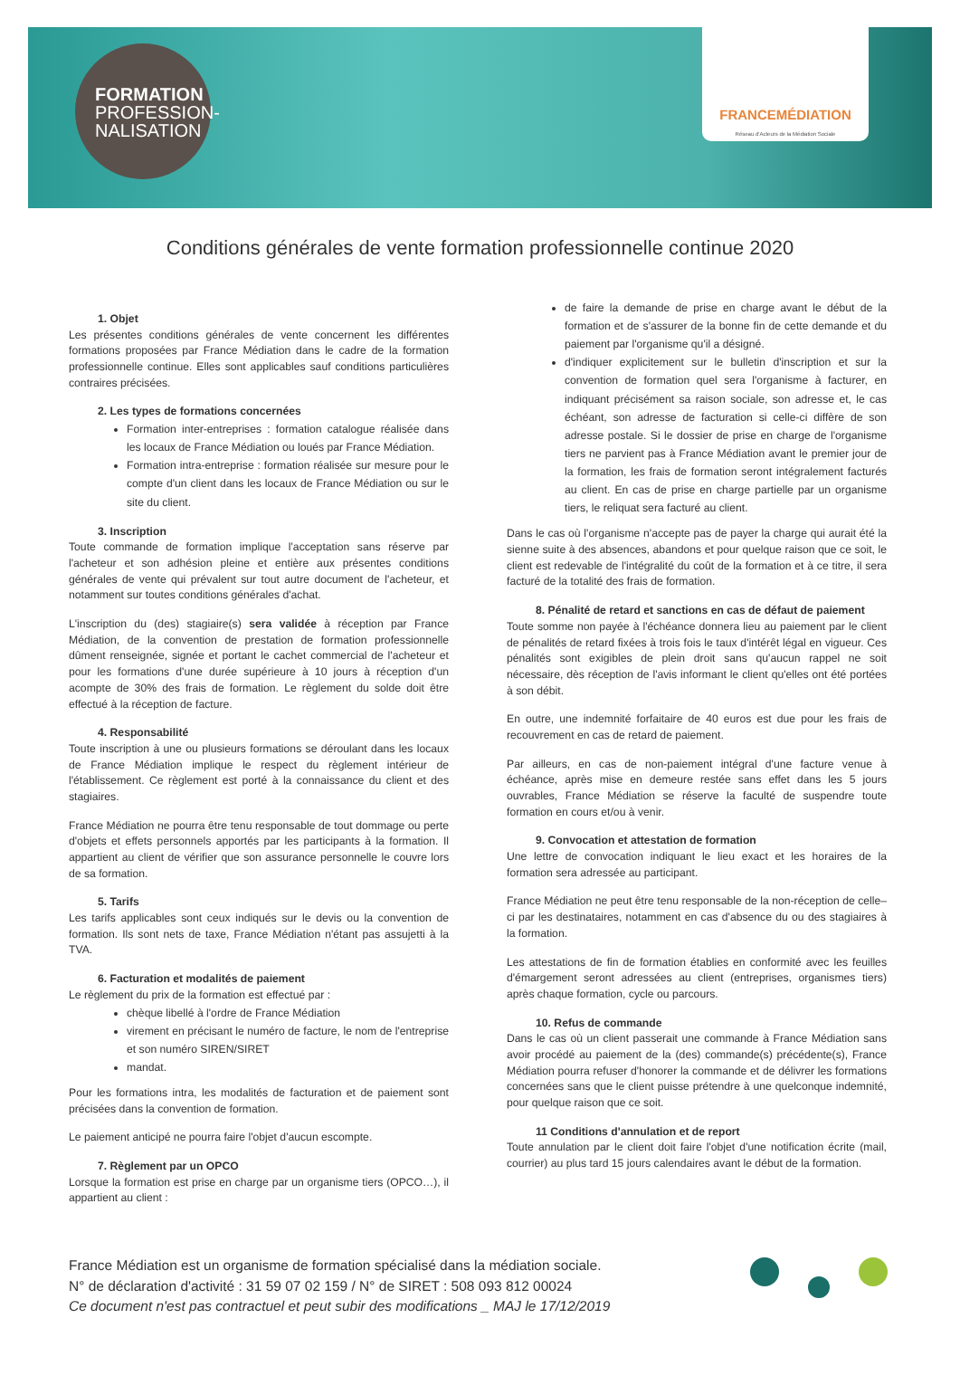FORMATION
PROFESSION-
NALISATION
FRANCEMÉDIATION
Réseau d'Acteurs de la Médiation Sociale
Conditions générales de vente formation professionnelle continue 2020
1. Objet
Les présentes conditions générales de vente concernent les différentes formations proposées par France Médiation dans le cadre de la formation professionnelle continue. Elles sont applicables sauf conditions particulières contraires précisées.
2. Les types de formations concernées
Formation inter-entreprises : formation catalogue réalisée dans les locaux de France Médiation ou loués par France Médiation.
Formation intra-entreprise : formation réalisée sur mesure pour le compte d'un client dans les locaux de France Médiation ou sur le site du client.
3. Inscription
Toute commande de formation implique l'acceptation sans réserve par l'acheteur et son adhésion pleine et entière aux présentes conditions générales de vente qui prévalent sur tout autre document de l'acheteur, et notamment sur toutes conditions générales d'achat.
L'inscription du (des) stagiaire(s) sera validée à réception par France Médiation, de la convention de prestation de formation professionnelle dûment renseignée, signée et portant le cachet commercial de l'acheteur et pour les formations d'une durée supérieure à 10 jours à réception d'un acompte de 30% des frais de formation. Le règlement du solde doit être effectué à la réception de facture.
4. Responsabilité
Toute inscription à une ou plusieurs formations se déroulant dans les locaux de France Médiation implique le respect du règlement intérieur de l'établissement. Ce règlement est porté à la connaissance du client et des stagiaires.
France Médiation ne pourra être tenu responsable de tout dommage ou perte d'objets et effets personnels apportés par les participants à la formation. Il appartient au client de vérifier que son assurance personnelle le couvre lors de sa formation.
5. Tarifs
Les tarifs applicables sont ceux indiqués sur le devis ou la convention de formation. Ils sont nets de taxe, France Médiation n'étant pas assujetti à la TVA.
6. Facturation et modalités de paiement
Le règlement du prix de la formation est effectué par :
chèque libellé à l'ordre de France Médiation
virement en précisant le numéro de facture, le nom de l'entreprise et son numéro SIREN/SIRET
mandat.
Pour les formations intra, les modalités de facturation et de paiement sont précisées dans la convention de formation.
Le paiement anticipé ne pourra faire l'objet d'aucun escompte.
7. Règlement par un OPCO
Lorsque la formation est prise en charge par un organisme tiers (OPCO…), il appartient au client :
de faire la demande de prise en charge avant le début de la formation et de s'assurer de la bonne fin de cette demande et du paiement par l'organisme qu'il a désigné.
d'indiquer explicitement sur le bulletin d'inscription et sur la convention de formation quel sera l'organisme à facturer, en indiquant précisément sa raison sociale, son adresse et, le cas échéant, son adresse de facturation si celle-ci diffère de son adresse postale. Si le dossier de prise en charge de l'organisme tiers ne parvient pas à France Médiation avant le premier jour de la formation, les frais de formation seront intégralement facturés au client. En cas de prise en charge partielle par un organisme tiers, le reliquat sera facturé au client.
Dans le cas où l'organisme n'accepte pas de payer la charge qui aurait été la sienne suite à des absences, abandons et pour quelque raison que ce soit, le client est redevable de l'intégralité du coût de la formation et à ce titre, il sera facturé de la totalité des frais de formation.
8. Pénalité de retard et sanctions en cas de défaut de paiement
Toute somme non payée à l'échéance donnera lieu au paiement par le client de pénalités de retard fixées à trois fois le taux d'intérêt légal en vigueur. Ces pénalités sont exigibles de plein droit sans qu'aucun rappel ne soit nécessaire, dès réception de l'avis informant le client qu'elles ont été portées à son débit.
En outre, une indemnité forfaitaire de 40 euros est due pour les frais de recouvrement en cas de retard de paiement.
Par ailleurs, en cas de non-paiement intégral d'une facture venue à échéance, après mise en demeure restée sans effet dans les 5 jours ouvrables, France Médiation se réserve la faculté de suspendre toute formation en cours et/ou à venir.
9. Convocation et attestation de formation
Une lettre de convocation indiquant le lieu exact et les horaires de la formation sera adressée au participant.
France Médiation ne peut être tenu responsable de la non-réception de celle–ci par les destinataires, notamment en cas d'absence du ou des stagiaires à la formation.
Les attestations de fin de formation établies en conformité avec les feuilles d'émargement seront adressées au client (entreprises, organismes tiers) après chaque formation, cycle ou parcours.
10. Refus de commande
Dans le cas où un client passerait une commande à France Médiation sans avoir procédé au paiement de la (des) commande(s) précédente(s), France Médiation pourra refuser d'honorer la commande et de délivrer les formations concernées sans que le client puisse prétendre à une quelconque indemnité, pour quelque raison que ce soit.
11 Conditions d'annulation et de report
Toute annulation par le client doit faire l'objet d'une notification écrite (mail, courrier) au plus tard 15 jours calendaires avant le début de la formation.
France Médiation est un organisme de formation spécialisé dans la médiation sociale.
N° de déclaration d'activité : 31 59 07 02 159 / N° de SIRET : 508 093 812 00024
Ce document n'est pas contractuel et peut subir des modifications _ MAJ le 17/12/2019